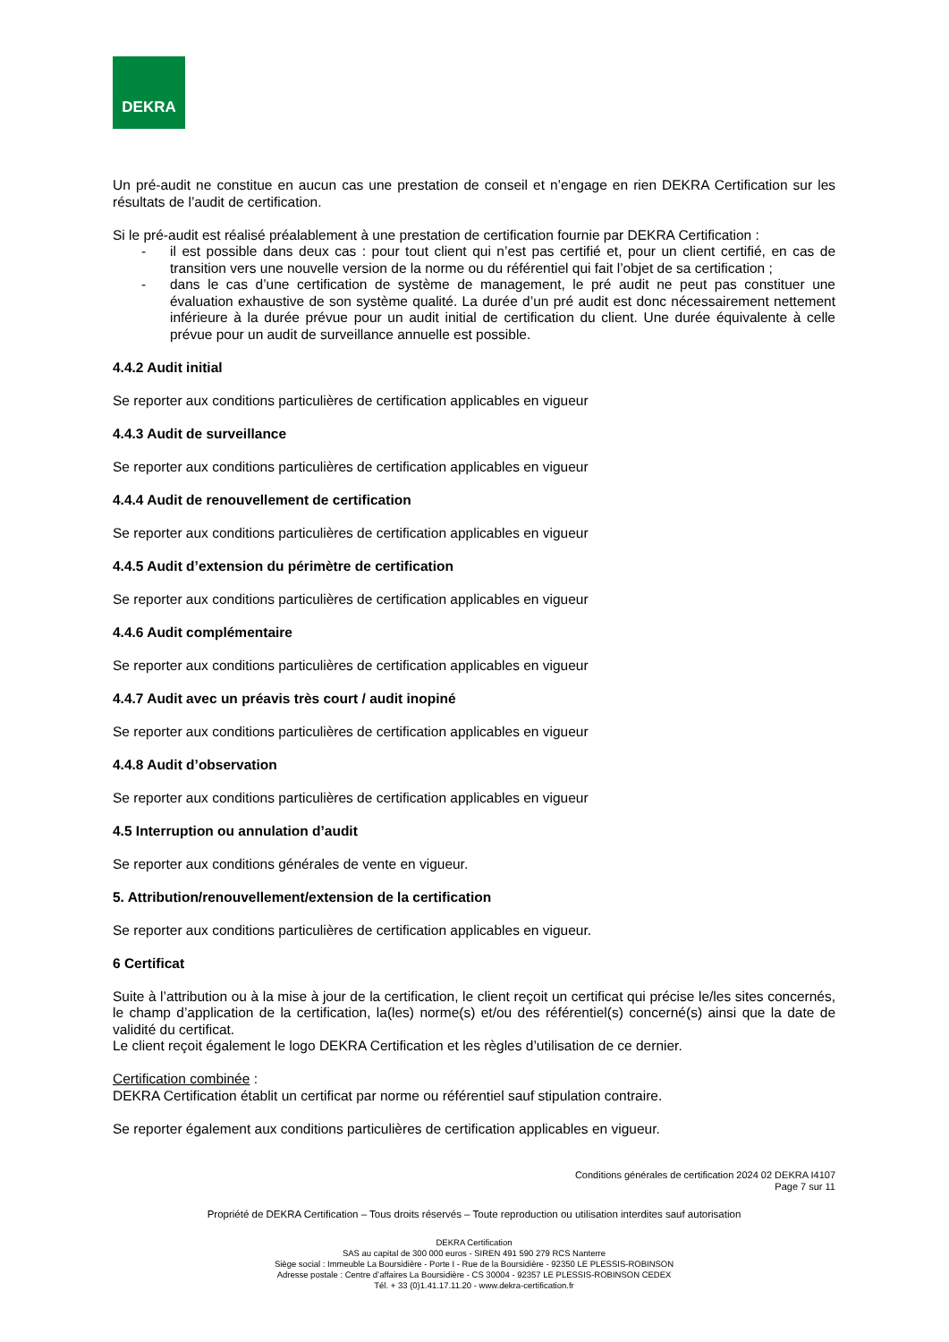DEKRA
Un pré-audit ne constitue en aucun cas une prestation de conseil et n’engage en rien DEKRA Certification sur les résultats de l’audit de certification.
Si le pré-audit est réalisé préalablement à une prestation de certification fournie par DEKRA Certification :
- il est possible dans deux cas : pour tout client qui n’est pas certifié et, pour un client certifié, en cas de transition vers une nouvelle version de la norme ou du référentiel qui fait l’objet de sa certification ;
- dans le cas d’une certification de système de management, le pré audit ne peut pas constituer une évaluation exhaustive de son système qualité. La durée d’un pré audit est donc nécessairement nettement inférieure à la durée prévue pour un audit initial de certification du client. Une durée équivalente à celle prévue pour un audit de surveillance annuelle est possible.
4.4.2 Audit initial
Se reporter aux conditions particulières de certification applicables en vigueur
4.4.3 Audit de surveillance
Se reporter aux conditions particulières de certification applicables en vigueur
4.4.4 Audit de renouvellement de certification
Se reporter aux conditions particulières de certification applicables en vigueur
4.4.5 Audit d’extension du périmètre de certification
Se reporter aux conditions particulières de certification applicables en vigueur
4.4.6 Audit complémentaire
Se reporter aux conditions particulières de certification applicables en vigueur
4.4.7 Audit avec un préavis très court / audit inopiné
Se reporter aux conditions particulières de certification applicables en vigueur
4.4.8 Audit d’observation
Se reporter aux conditions particulières de certification applicables en vigueur
4.5 Interruption ou annulation d’audit
Se reporter aux conditions générales de vente en vigueur.
5. Attribution/renouvellement/extension de la certification
Se reporter aux conditions particulières de certification applicables en vigueur.
6 Certificat
Suite à l’attribution ou à la mise à jour de la certification, le client reçoit un certificat qui précise le/les sites concernés, le champ d’application de la certification, la(les) norme(s) et/ou des référentiel(s) concerné(s) ainsi que la date de validité du certificat.
Le client reçoit également le logo DEKRA Certification et les règles d’utilisation de ce dernier.
Certification combinée :
DEKRA Certification établit un certificat par norme ou référentiel sauf stipulation contraire.
Se reporter également aux conditions particulières de certification applicables en vigueur.
Conditions générales de certification 2024 02 DEKRA I4107
Page 7 sur 11
Propriété de DEKRA Certification – Tous droits réservés – Toute reproduction ou utilisation interdites sauf autorisation
DEKRA Certification
SAS au capital de 300 000 euros - SIREN 491 590 279 RCS Nanterre
Siège social : Immeuble La Boursidière - Porte I - Rue de la Boursidière - 92350 LE PLESSIS-ROBINSON
Adresse postale : Centre d’affaires La Boursidière - CS 30004 - 92357 LE PLESSIS-ROBINSON CEDEX
Tél. + 33 (0)1.41.17.11.20 - www.dekra-certification.fr